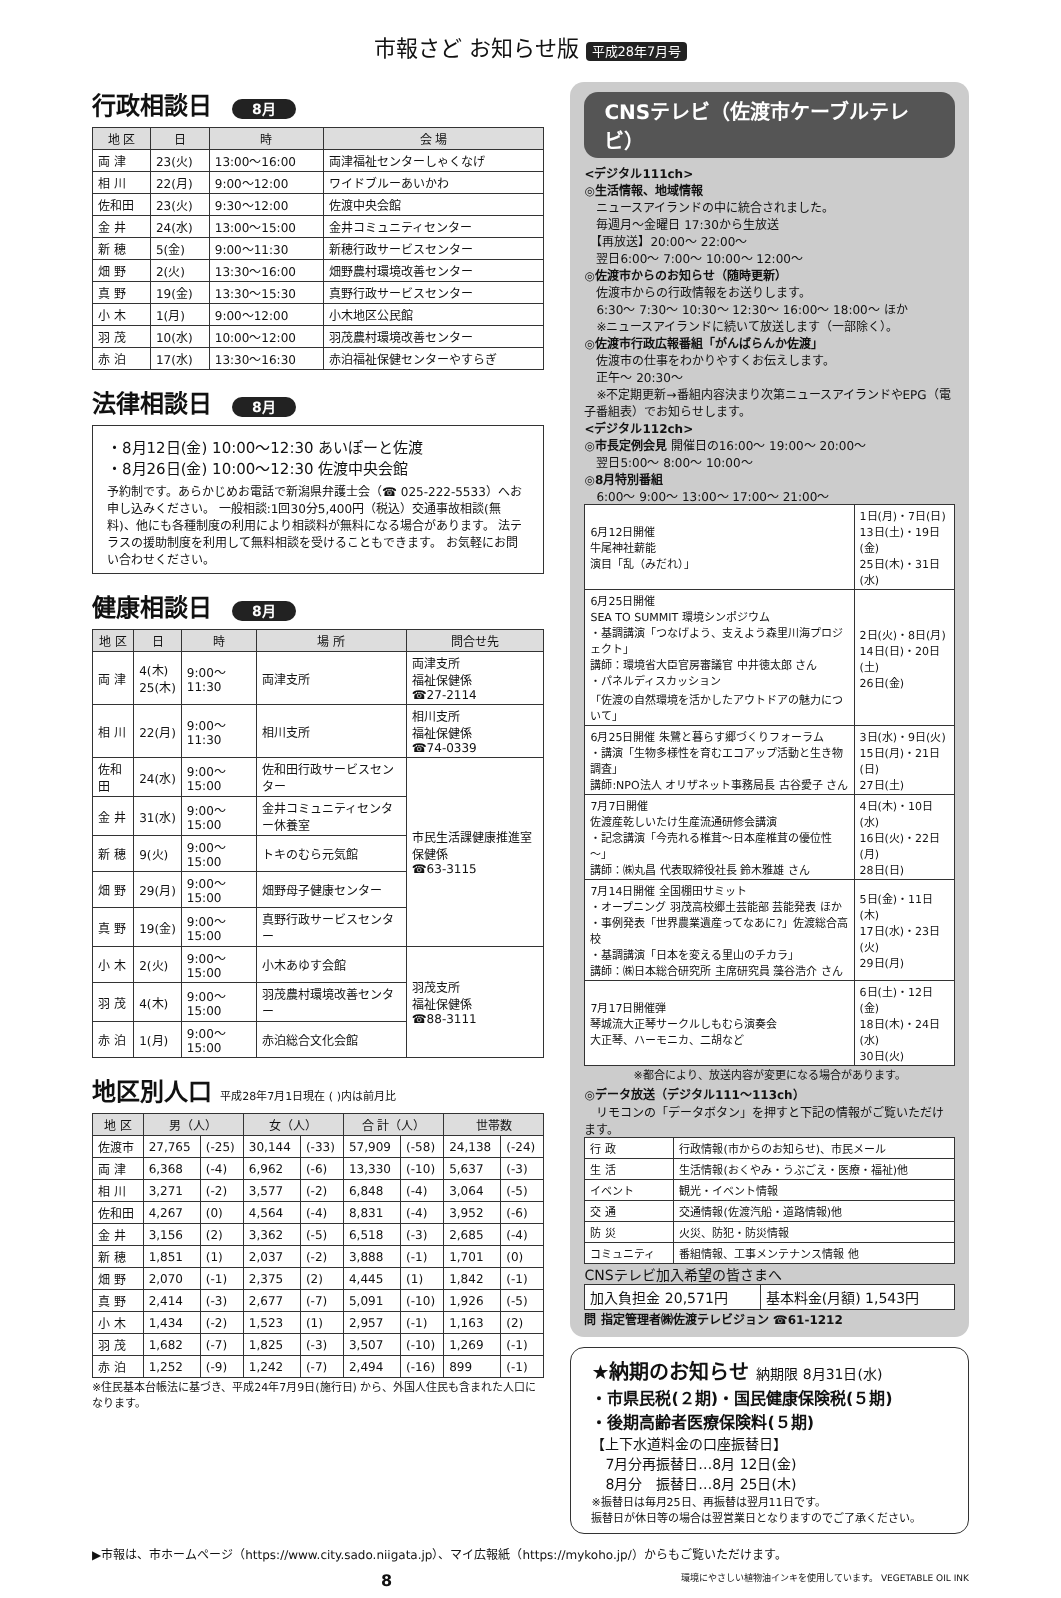市報さど お知らせ版 平成28年7月号
行政相談日 8月
| 地 区 | 日 | 時 | 会 場 |
| --- | --- | --- | --- |
| 両 津 | 23(火) | 13:00～16:00 | 両津福祉センターしゃくなげ |
| 相 川 | 22(月) | 9:00～12:00 | ワイドブルーあいかわ |
| 佐和田 | 23(火) | 9:30～12:00 | 佐渡中央会館 |
| 金 井 | 24(水) | 13:00～15:00 | 金井コミュニティセンター |
| 新 穂 | 5(金) | 9:00～11:30 | 新穂行政サービスセンター |
| 畑 野 | 2(火) | 13:30～16:00 | 畑野農村環境改善センター |
| 真 野 | 19(金) | 13:30～15:30 | 真野行政サービスセンター |
| 小 木 | 1(月) | 9:00～12:00 | 小木地区公民館 |
| 羽 茂 | 10(水) | 10:00～12:00 | 羽茂農村環境改善センター |
| 赤 泊 | 17(水) | 13:30～16:30 | 赤泊福祉保健センターやすらぎ |
法律相談日 8月
・8月12日(金) 10:00～12:30 あいぽーと佐渡
・8月26日(金) 10:00～12:30 佐渡中央会館
予約制です。あらかじめお電話で新潟県弁護士会（☎ 025-222-5533）へお申し込みください。 一般相談:1回30分5,400円（税込）交通事故相談(無料)、他にも各種制度の利用により相談料が無料になる場合があります。 法テラスの援助制度を利用して無料相談を受けることもできます。 お気軽にお問い合わせください。
健康相談日 8月
| 地 区 | 日 | 時 | 場 所 | 問合せ先 |
| --- | --- | --- | --- | --- |
| 両 津 | 4(木) 25(木) | 9:00～11:30 | 両津支所 | 両津支所 福祉保健係 ☎27-2114 |
| 相 川 | 22(月) | 9:00～11:30 | 相川支所 | 相川支所 福祉保健係 ☎74-0339 |
| 佐和田 | 24(水) | 9:00～15:00 | 佐和田行政サービスセンター | 市民生活課健康推進室保健係 ☎63-3115 |
| 金 井 | 31(水) | 9:00～15:00 | 金井コミュニティセンター休養室 | |
| 新 穂 | 9(火) | 9:00～15:00 | トキのむら元気館 | |
| 畑 野 | 29(月) | 9:00～15:00 | 畑野母子健康センター | |
| 真 野 | 19(金) | 9:00～15:00 | 真野行政サービスセンター | |
| 小 木 | 2(火) | 9:00～15:00 | 小木あゆす会館 | 羽茂支所 福祉保健係 ☎88-3111 |
| 羽 茂 | 4(木) | 9:00～15:00 | 羽茂農村環境改善センター | |
| 赤 泊 | 1(月) | 9:00～15:00 | 赤泊総合文化会館 | |
地区別人口 平成28年7月1日現在 ( )内は前月比
| 地 区 | 男（人） | | 女（人） | | 合 計（人） | | 世帯数 | |
| --- | --- | --- | --- | --- | --- | --- | --- | --- |
| 佐渡市 | 27,765 | (-25) | 30,144 | (-33) | 57,909 | (-58) | 24,138 | (-24) |
| 両 津 | 6,368 | (-4) | 6,962 | (-6) | 13,330 | (-10) | 5,637 | (-3) |
| 相 川 | 3,271 | (-2) | 3,577 | (-2) | 6,848 | (-4) | 3,064 | (-5) |
| 佐和田 | 4,267 | (0) | 4,564 | (-4) | 8,831 | (-4) | 3,952 | (-6) |
| 金 井 | 3,156 | (2) | 3,362 | (-5) | 6,518 | (-3) | 2,685 | (-4) |
| 新 穂 | 1,851 | (1) | 2,037 | (-2) | 3,888 | (-1) | 1,701 | (0) |
| 畑 野 | 2,070 | (-1) | 2,375 | (2) | 4,445 | (1) | 1,842 | (-1) |
| 真 野 | 2,414 | (-3) | 2,677 | (-7) | 5,091 | (-10) | 1,926 | (-5) |
| 小 木 | 1,434 | (-2) | 1,523 | (1) | 2,957 | (-1) | 1,163 | (2) |
| 羽 茂 | 1,682 | (-7) | 1,825 | (-3) | 3,507 | (-10) | 1,269 | (-1) |
| 赤 泊 | 1,252 | (-9) | 1,242 | (-7) | 2,494 | (-16) | 899 | (-1) |
※住民基本台帳法に基づき、平成24年7月9日(施行日) から、外国人住民も含まれた人口になります。
CNSテレビ（佐渡市ケーブルテレビ）
<デジタル111ch>
◎生活情報、地域情報
　ニュースアイランドの中に統合されました。
　毎週月～金曜日 17:30から生放送
　【再放送】20:00～ 22:00～
　翌日6:00～ 7:00～ 10:00～ 12:00～
◎佐渡市からのお知らせ（随時更新）
　佐渡市からの行政情報をお送りします。
　6:30～ 7:30～ 10:30～ 12:30～ 16:00～ 18:00～ ほか
　※ニュースアイランドに続いて放送します（一部除く）。
◎佐渡市行政広報番組「がんばらんか佐渡」
　佐渡市の仕事をわかりやすくお伝えします。
　正午～ 20:30～
　※不定期更新→番組内容決まり次第ニュースアイランドやEPG（電子番組表）でお知らせします。
<デジタル112ch>
◎市長定例会見 開催日の16:00～ 19:00～ 20:00～
　翌日5:00～ 8:00～ 10:00～
◎8月特別番組
　6:00～ 9:00～ 13:00～ 17:00～ 21:00～
| 6月12日開催 牛尾神社薪能 演目「乱（みだれ）」 | 1日(月)・7日(日) 13日(土)・19日(金) 25日(木)・31日(水) |
| 6月25日開催 SEA TO SUMMIT 環境シンポジウム ・基調講演「つなげよう、支えよう森里川海プロジェクト」 講師：環境省大臣官房審議官 中井徳太郎 さん ・パネルディスカッション 「佐渡の自然環境を活かしたアウトドアの魅力について」 | 2日(火)・8日(月) 14日(日)・20日(土) 26日(金) |
| 6月25日開催 朱鷺と暮らす郷づくりフォーラム ・講演「生物多様性を育むエコアップ活動と生き物調査」 講師:NPO法人 オリザネット事務局長 古谷愛子 さん | 3日(水)・9日(火) 15日(月)・21日(日) 27日(土) |
| 7月7日開催 佐渡産乾しいたけ生産流通研修会講演 ・記念講演「今売れる椎茸～日本産椎茸の優位性～」 講師：㈱丸昌 代表取締役社長 鈴木雅雄 さん | 4日(木)・10日(水) 16日(火)・22日(月) 28日(日) |
| 7月14日開催 全国棚田サミット ・オープニング 羽茂高校郷土芸能部 芸能発表 ほか ・事例発表「世界農業遺産ってなあに?」佐渡総合高校 ・基調講演「日本を変える里山のチカラ」 講師：㈱日本総合研究所 主席研究員 藻谷浩介 さん | 5日(金)・11日(木) 17日(水)・23日(火) 29日(月) |
| 7月17日開催弾 琴城流大正琴サークルしもむら演奏会 大正琴、ハーモニカ、二胡など | 6日(土)・12日(金) 18日(木)・24日(水) 30日(火) |
※都合により、放送内容が変更になる場合があります。
◎データ放送（デジタル111～113ch）
　リモコンの「データボタン」を押すと下記の情報がご覧いただけます。
| 行 政 | 行政情報(市からのお知らせ)、市民メール |
| 生 活 | 生活情報(おくやみ・うぶごえ・医療・福祉)他 |
| イベント | 観光・イベント情報 |
| 交 通 | 交通情報(佐渡汽船・道路情報)他 |
| 防 災 | 火災、防犯・防災情報 |
| コミュニティ | 番組情報、工事メンテナンス情報 他 |
CNSテレビ加入希望の皆さまへ
| 加入負担金 20,571円 | 基本料金(月額) 1,543円 |
問 指定管理者㈱佐渡テレビジョン ☎61-1212
★納期のお知らせ 納期限 8月31日(水)
・市県民税(２期)・国民健康保険税(５期)
・後期高齢者医療保険料(５期)
【上下水道料金の口座振替日】
　7月分再振替日…8月 12日(金)
　8月分　振替日…8月 25日(木)
※振替日は毎月25日、再振替は翌月11日です。
振替日が休日等の場合は翌営業日となりますのでご了承ください。
▶市報は、市ホームページ（https://www.city.sado.niigata.jp）、マイ広報紙（https://mykoho.jp/）からもご覧いただけます。
8 環境にやさしい植物油インキを使用しています。 VEGETABLE OIL INK